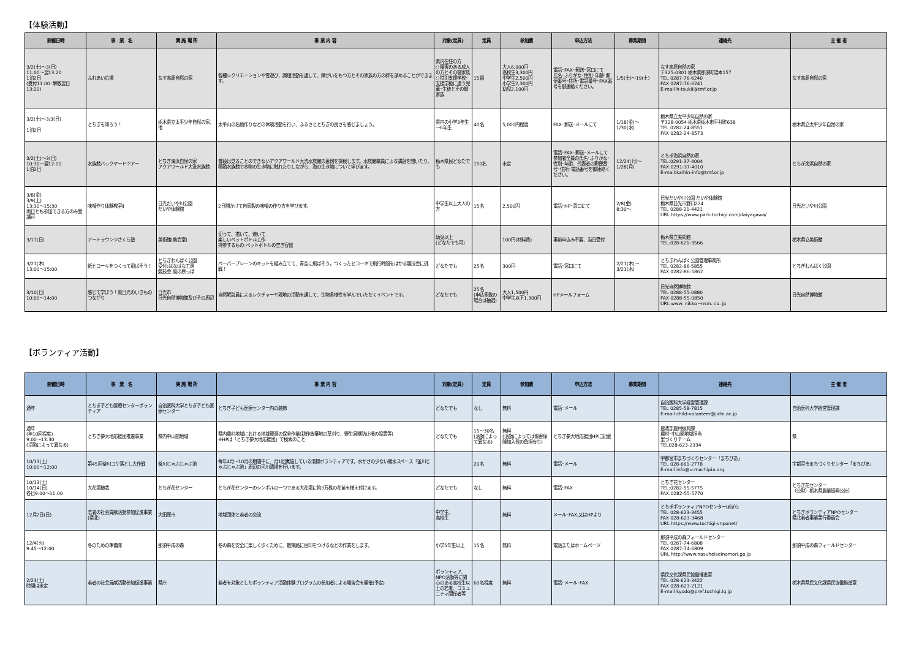【体験活動】
| 開催日時 | 事 業 名 | 実 施 場 所 | 事 業 内 容 | 対象(定員) | 定員 | 参加費 | 申込方法 | 募集期間 | 連絡先 | 主 催 者 |
| --- | --- | --- | --- | --- | --- | --- | --- | --- | --- | --- |
| 3/2(土)～3(日) 11:00～翌13:20 1泊2日 (受付11:00･解散翌日13:20) | ふれあい広場 | なす高原自然の家 | 各種レクリエーションや雪遊び、調理活動を通して、障がいをもつ方とその家族の方の絆を深めることができます。 | 県内在住の方 ○障害のある成人の方とその御家族 ○特別支援学校･支援学級に通う児童･生徒とその御家族 | 15組 | 大人6,000円 高校生3,300円 中学生2,500円 小学生2,300円 幼児2,100円 | 電話･FAX･郵送･窓口にて 氏名･ふりがな･性別･年齢･郵便番号･住所･電話番号･FAX番号を御連絡ください。 | 1/5(土)～19(土) | なす高原自然の家 〒325-0301 栃木県那須町湯本157 TEL 0287-76-6240 FAX 0287-76-6241 E-mail h-tsukii@tmf.or.jp | なす高原自然の家 |
| 3/2(土)～3/3(日) 1泊2日 | とちぎを知ろう！ | 栃木県立太平少年自然の家、他 | 太平山の名物作りなどの体験活動を行い、ふるさととちぎの良さを感じましょう。 | 県内の小学3年生～6年生 | 40名 | 5,000円程度 | FAX･郵送･メールにて | 1/18(金)～ 1/30(水) | 栃木県立太平少年自然の家 〒328-0054 栃木県栃木市平井町638 TEL 0282-24-8551 FAX 0282-24-8573 | 栃木県立太平少年自然の家 |
| 3/2(土)～3(日) 10:30～翌12:00 1泊2日 | 水族館バックヤードツアー | とちぎ海浜自然の家 アクアワールド大洗水族館 | 普段は見ることのできないアクアワールド大洗水族館の裏側を探検します。水族館職員による講話を聞いたり、移動水族館で本物の生き物に触れたりしながら、海の生き物について学びます。 | 栃木県民どなたでも | 150名 | 未定 | 電話･FAX･郵送･メールにて 参加者全員の氏名･ふりがな･性別･年齢、代表者の郵便番号･住所･電話番号を御連絡ください。 | 12/24(月)～ 1/28(月) | とちぎ海浜自然の家 TEL:0291-37-4004 FAX:0291-37-4010 E-mail:kaihin-info@tmf.or.jp | とちぎ海浜自然の家 |
| 3/8(金) 3/9(土) 13:30～15:30 両日とも参加できる方のみ受講可 | 味噌作り体験教室Ⅱ | 日光だいや川公園 だいや体験館 | 2日間かけて自家製の味噌の作り方を学びます。 | 中学生以上大人の方 | 15名 | 2,500円 | 電話･HP･窓口にて | 2/8(金) 8:30～ | 日光だいや川公園 だいや体験館 栃木県日光市野口224 TEL 0288-21-4421 URL https://www.park-tochigi.com/daiyagawa/ | 日光だいや川公園 |
| 3/17(日) | アートラウンジさくら塾 | 美術館(集会室) | 切って、描いて、焼いて 楽しいペットボトル工作 持参するもの:ペットボトルの空き容器 | 幼児以上 (どなたでも可) | | 100円(材料費) | 事前申込み不要、当日受付 | | 栃木県立美術館 TEL:028-621-3566 | 栃木県立美術館 |
| 3/21(木) 13:00～15:00 | 紙ヒコーキをつくって飛ばそう！ | とちぎわんぱく公園 受付:ぱなぱな工房 競技会:風の原っぱ | ペーパープレーンのキットを組み立てて、青空に飛ばそう。つくったヒコーキで飛行時間をはかる競技会に挑戦！ | どなたでも | 25名 | 300円 | 電話･窓口にて | 2/21(木)～ 3/21(木) | とちぎわんぱく公園管理事務所 TEL 0282-86-5855 FAX 0282-86-5862 | とちぎわんぱく公園 |
| 3/10(日) 10:00～14:00 | 感じて学ぼう！奥日光のいきものつながり | 日光市 日光自然博物館及びその周辺 | 自然解説員によるレクチャーや現地の活動を通して、生物多様性を学んでいただくイベントです。 | どなたでも | 25名 (申込多数の場合は抽選) | 大人1,500円 中学生以下1,300円 | HPメールフォーム | | 日光自然博物館 TEL 0288-55-0880 FAX 0288-55-0850 URL www. nikko－nsm. co. jp | 日光自然博物館 |
【ボランティア活動】
| 開催日時 | 事 業 名 | 実 施 場 所 | 事 業 内 容 | 対象(定員) | 定員 | 参加費 | 申込方法 | 募集期間 | 連絡先 | 主 催 者 |
| --- | --- | --- | --- | --- | --- | --- | --- | --- | --- | --- |
| 通年 | とちぎ子ども医療センターボランティア | 自治医科大学とちぎ子ども医療センター | とちぎ子ども医療センター内の装飾 | どなたでも | なし | 無料 | 電話･メール | | 自治医科大学経営管理課 TEL 0285-58-7815 E-mail child-volunteer@jichi.ac.jp | 自治医科大学経営管理課 |
| 通年 (年10回程度) 9:00～13:30 (活動によって異なる) | とちぎ夢大地応援団推進事業 | 県内中山間地域 | 県内農村地域における地域資源の保全作業(耕作放棄地の草刈り、野生鳥獣防止柵の設置等) ※HPは「とちぎ夢大地応援団」で検索のこと | どなたでも | 15～30名 (活動によって異なる) | 無料 (活動によっては傷害保険加入費の負担有り) | とちぎ夢大地応援団HPに記載 | | 農政部農村振興課 農村･中山間地域担当 里づくりチーム TEL028-623-2334 | 県 |
| 10/13(土) 10:00～12:00 | 第45回釜川コケ落とし大作戦 | 釜川じゃぶじゃぶ池 | 毎年4月～10月の期間中に、月1回実施している清掃ボランティアです。水かさの少ない親水スペース「釜川じゃぶじゃぶ池」周辺の河川清掃を行います。 | | 20名 | 無料 | 電話･メール | | 宇都宮市まちづくりセンター「まちぴあ」 TEL 028-661-2778 E-mail info@u-machipia.org | 宇都宮市まちづくりセンター「まちぴあ」 |
| 10/13(土) 10/14(日) 各日9:00～11:00 | 大花壇植栽 | とちぎ花センター | とちぎ花センターのシンボルの一つである大花壇に約3万株の花苗を植え付けます。 | どなたでも | なし | 無料 | 電話･FAX | | とちぎ花センター TEL:0282-55-5775 FAX:0282-55-5770 | とちぎ花センター 〔公財〕栃木県農業振興公社〕 |
| 12月2日(日) | 若者の社会貢献活動参加促進事業(県北) | 大田原市 | 地域団体と若者の交流 | 中学生、 高校生 | | 無料 | メール･FAX,又はHPより | | とちぎボランティアNPOセンターぽぽら TEL 028-623-3455 FAX 028-623-3468 URL https://www.tochigi-vnponet/ | とちぎボランティアNPOセンター 県北若者事業実行委員会 |
| 12/4(火) 9:45～12:00 | 冬のための準備隊 | 那須平成の森 | 冬の森を安全に楽しく歩くために、散策路に目印をつけるなどの作業をします。 | 小学5年生以上 | 15名 | 無料 | 電話またはホームページ | | 那須平成の森フィールドセンター TEL 0287-74-6808 FAX 0287-74-6809 URL http://www.nasuheiseinomori.go.jp | 那須平成の森フィールドセンター |
| 2/23(土) 時間は未定 | 若者の社会貢献活動参加促進事業 | 県庁 | 若者を対象としたボランティア活動体験プログラムの参加者による報告会を開催(予定) | ボランティア、NPO活動等に関心のある高校生以上の若者、コミュニティ関係者等 | 60名程度 | 無料 | 電話･メール･FAX | | 県民文化課県民協働推進室 TEL 028-623-3422 FAX 028-623-2121 E-mail kyodo@pref.tochigi.lg.jp | 栃木県県民文化課県民協働推進室 |